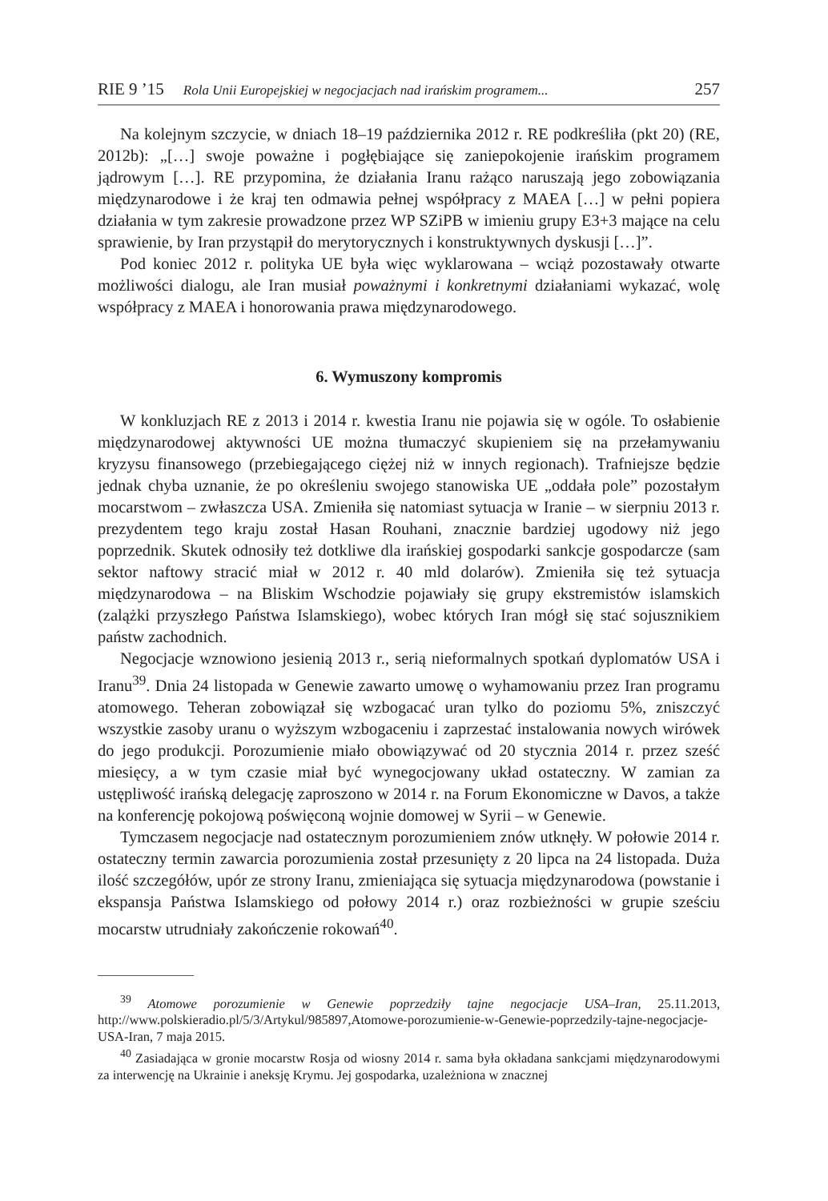RIE 9 ’15 Rola Unii Europejskiej w negocjacjach nad irańskim programem... 257
Na kolejnym szczycie, w dniach 18–19 października 2012 r. RE podkreśliła (pkt 20) (RE, 2012b): „[…] swoje poważne i pogłębiające się zaniepokojenie irańskim programem jądrowym […]. RE przypomina, że działania Iranu rażąco naruszają jego zobowiązania międzynarodowe i że kraj ten odmawia pełnej współpracy z MAEA […] w pełni popiera działania w tym zakresie prowadzone przez WP SZiPB w imieniu grupy E3+3 mające na celu sprawienie, by Iran przystąpił do merytorycznych i konstruktywnych dyskusji […]”.
Pod koniec 2012 r. polityka UE była więc wyklarowana – wciąż pozostawały otwarte możliwości dialogu, ale Iran musiał poważnymi i konkretnymi działaniami wykazać, wolę współpracy z MAEA i honorowania prawa międzynarodowego.
6. Wymuszony kompromis
W konkluzjach RE z 2013 i 2014 r. kwestia Iranu nie pojawia się w ogóle. To osłabienie międzynarodowej aktywności UE można tłumaczyć skupieniem się na przełamywaniu kryzysu finansowego (przebiegającego ciężej niż w innych regionach). Trafniejsze będzie jednak chyba uznanie, że po określeniu swojego stanowiska UE „oddała pole” pozostałym mocarstwom – zwłaszcza USA. Zmieniła się natomiast sytuacja w Iranie – w sierpniu 2013 r. prezydentem tego kraju został Hasan Rouhani, znacznie bardziej ugodowy niż jego poprzednik. Skutek odnosiły też dotkliwe dla irańskiej gospodarki sankcje gospodarcze (sam sektor naftowy stracić miał w 2012 r. 40 mld dolarów). Zmieniła się też sytuacja międzynarodowa – na Bliskim Wschodzie pojawiały się grupy ekstremistów islamskich (zalążki przyszłego Państwa Islamskiego), wobec których Iran mógł się stać sojusznikiem państw zachodnich.
Negocjacje wznowiono jesienią 2013 r., serią nieformalnych spotkań dyplomatów USA i Iranu<sup>39</sup>. Dnia 24 listopada w Genewie zawarto umowę o wyhamowaniu przez Iran programu atomowego. Teheran zobowiązał się wzbogacać uran tylko do poziomu 5%, zniszczyć wszystkie zasoby uranu o wyższym wzbogaceniu i zaprzestać instalowania nowych wirówek do jego produkcji. Porozumienie miało obowiązywać od 20 stycznia 2014 r. przez sześć miesięcy, a w tym czasie miał być wynegocjowany układ ostateczny. W zamian za ustępliwość irańską delegację zaproszono w 2014 r. na Forum Ekonomiczne w Davos, a także na konferencję pokojową poświęconą wojnie domowej w Syrii – w Genewie.
Tymczasem negocjacje nad ostatecznym porozumieniem znów utknęły. W połowie 2014 r. ostateczny termin zawarcia porozumienia został przesunięty z 20 lipca na 24 listopada. Duża ilość szczegółów, upór ze strony Iranu, zmieniająca się sytuacja międzynarodowa (powstanie i ekspansja Państwa Islamskiego od połowy 2014 r.) oraz rozbieżności w grupie sześciu mocarstw utrudniały zakończenie rokowań<sup>40</sup>.
<sup>39</sup> Atomowe porozumienie w Genewie poprzedziły tajne negocjacje USA–Iran, 25.11.2013, http://www.polskieradio.pl/5/3/Artykul/985897,Atomowe-porozumienie-w-Genewie-poprzedzily-tajne-negocjacje-USA-Iran, 7 maja 2015.
<sup>40</sup> Zasiadająca w gronie mocarstw Rosja od wiosny 2014 r. sama była okładana sankcjami międzynarodowymi za interwencję na Ukrainie i aneksję Krymu. Jej gospodarka, uzależniona w znacznej